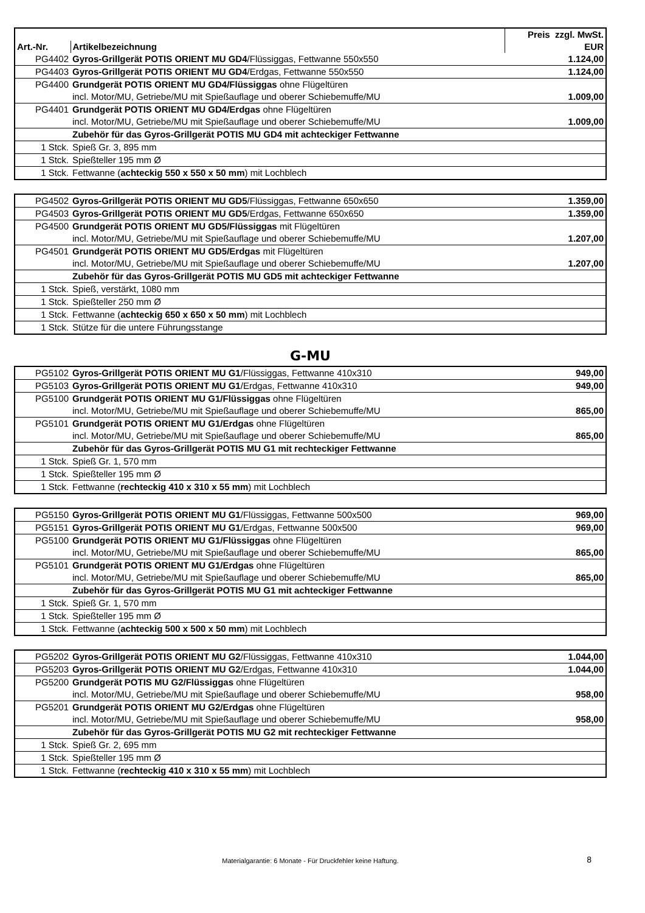| | | Preis zzgl. MwSt. |
| --- | --- | --- |
| Art.-Nr. | Artikelbezeichnung | EUR |
| PG4402 | Gyros-Grillgerät POTIS ORIENT MU GD4 /Flüssiggas, Fettwanne 550x550 | 1.124,00 |
| PG4403 | Gyros-Grillgerät POTIS ORIENT MU GD4 /Erdgas, Fettwanne 550x550 | 1.124,00 |
| PG4400 | Grundgerät POTIS ORIENT MU GD4/Flüssiggas ohne Flügeltüren | |
| | incl. Motor/MU, Getriebe/MU mit Spießauflage und oberer Schiebemuffe/MU | 1.009,00 |
| PG4401 | Grundgerät POTIS ORIENT MU GD4/Erdgas ohne Flügeltüren | |
| | incl. Motor/MU, Getriebe/MU mit Spießauflage und oberer Schiebemuffe/MU | 1.009,00 |
| | Zubehör für das Gyros-Grillgerät POTIS MU GD4 mit achteckiger Fettwanne | |
| 1 Stck. | Spieß Gr. 3, 895 mm | |
| 1 Stck. | Spießteller 195 mm Ø | |
| 1 Stck. | Fettwanne ( achteckig 550 x 550 x 50 mm ) mit Lochblech | |
| PG4502 | Gyros-Grillgerät POTIS ORIENT MU GD5 /Flüssiggas, Fettwanne 650x650 | 1.359,00 |
| PG4503 | Gyros-Grillgerät POTIS ORIENT MU GD5 /Erdgas, Fettwanne 650x650 | 1.359,00 |
| PG4500 | Grundgerät POTIS ORIENT MU GD5/Flüssiggas mit Flügeltüren | |
| | incl. Motor/MU, Getriebe/MU mit Spießauflage und oberer Schiebemuffe/MU | 1.207,00 |
| PG4501 | Grundgerät POTIS ORIENT MU GD5/Erdgas mit Flügeltüren | |
| | incl. Motor/MU, Getriebe/MU mit Spießauflage und oberer Schiebemuffe/MU | 1.207,00 |
| | Zubehör für das Gyros-Grillgerät POTIS MU GD5 mit achteckiger Fettwanne | |
| 1 Stck. | Spieß, verstärkt, 1080 mm | |
| 1 Stck. | Spießteller 250 mm Ø | |
| 1 Stck. | Fettwanne ( achteckig 650 x 650 x 50 mm ) mit Lochblech | |
| 1 Stck. | Stütze für die untere Führungsstange | |
G-MU
| PG5102 | Gyros-Grillgerät POTIS ORIENT MU G1 /Flüssiggas, Fettwanne 410x310 | 949,00 |
| PG5103 | Gyros-Grillgerät POTIS ORIENT MU G1 /Erdgas, Fettwanne 410x310 | 949,00 |
| PG5100 | Grundgerät POTIS ORIENT MU G1/Flüssiggas ohne Flügeltüren | |
| | incl. Motor/MU, Getriebe/MU mit Spießauflage und oberer Schiebemuffe/MU | 865,00 |
| PG5101 | Grundgerät POTIS ORIENT MU G1/Erdgas ohne Flügeltüren | |
| | incl. Motor/MU, Getriebe/MU mit Spießauflage und oberer Schiebemuffe/MU | 865,00 |
| | Zubehör für das Gyros-Grillgerät POTIS MU G1 mit rechteckiger Fettwanne | |
| 1 Stck. | Spieß Gr. 1, 570 mm | |
| 1 Stck. | Spießteller 195 mm Ø | |
| 1 Stck. | Fettwanne ( rechteckig 410 x 310 x 55 mm ) mit Lochblech | |
| PG5150 | Gyros-Grillgerät POTIS ORIENT MU G1 /Flüssiggas, Fettwanne 500x500 | 969,00 |
| PG5151 | Gyros-Grillgerät POTIS ORIENT MU G1 /Erdgas, Fettwanne 500x500 | 969,00 |
| PG5100 | Grundgerät POTIS ORIENT MU G1/Flüssiggas ohne Flügeltüren | |
| | incl. Motor/MU, Getriebe/MU mit Spießauflage und oberer Schiebemuffe/MU | 865,00 |
| PG5101 | Grundgerät POTIS ORIENT MU G1/Erdgas ohne Flügeltüren | |
| | incl. Motor/MU, Getriebe/MU mit Spießauflage und oberer Schiebemuffe/MU | 865,00 |
| | Zubehör für das Gyros-Grillgerät POTIS MU G1 mit achteckiger Fettwanne | |
| 1 Stck. | Spieß Gr. 1, 570 mm | |
| 1 Stck. | Spießteller 195 mm Ø | |
| 1 Stck. | Fettwanne ( achteckig 500 x 500 x 50 mm ) mit Lochblech | |
| PG5202 | Gyros-Grillgerät POTIS ORIENT MU G2 /Flüssiggas, Fettwanne 410x310 | 1.044,00 |
| PG5203 | Gyros-Grillgerät POTIS ORIENT MU G2 /Erdgas, Fettwanne 410x310 | 1.044,00 |
| PG5200 | Grundgerät POTIS MU G2/Flüssiggas ohne Flügeltüren | |
| | incl. Motor/MU, Getriebe/MU mit Spießauflage und oberer Schiebemuffe/MU | 958,00 |
| PG5201 | Grundgerät POTIS ORIENT MU G2/Erdgas ohne Flügeltüren | |
| | incl. Motor/MU, Getriebe/MU mit Spießauflage und oberer Schiebemuffe/MU | 958,00 |
| | Zubehör für das Gyros-Grillgerät POTIS MU G2 mit rechteckiger Fettwanne | |
| 1 Stck. | Spieß Gr. 2, 695 mm | |
| 1 Stck. | Spießteller 195 mm Ø | |
| 1 Stck. | Fettwanne ( rechteckig 410 x 310 x 55 mm ) mit Lochblech | |
Materialgarantie: 6 Monate - Für Druckfehler keine Haftung. 8